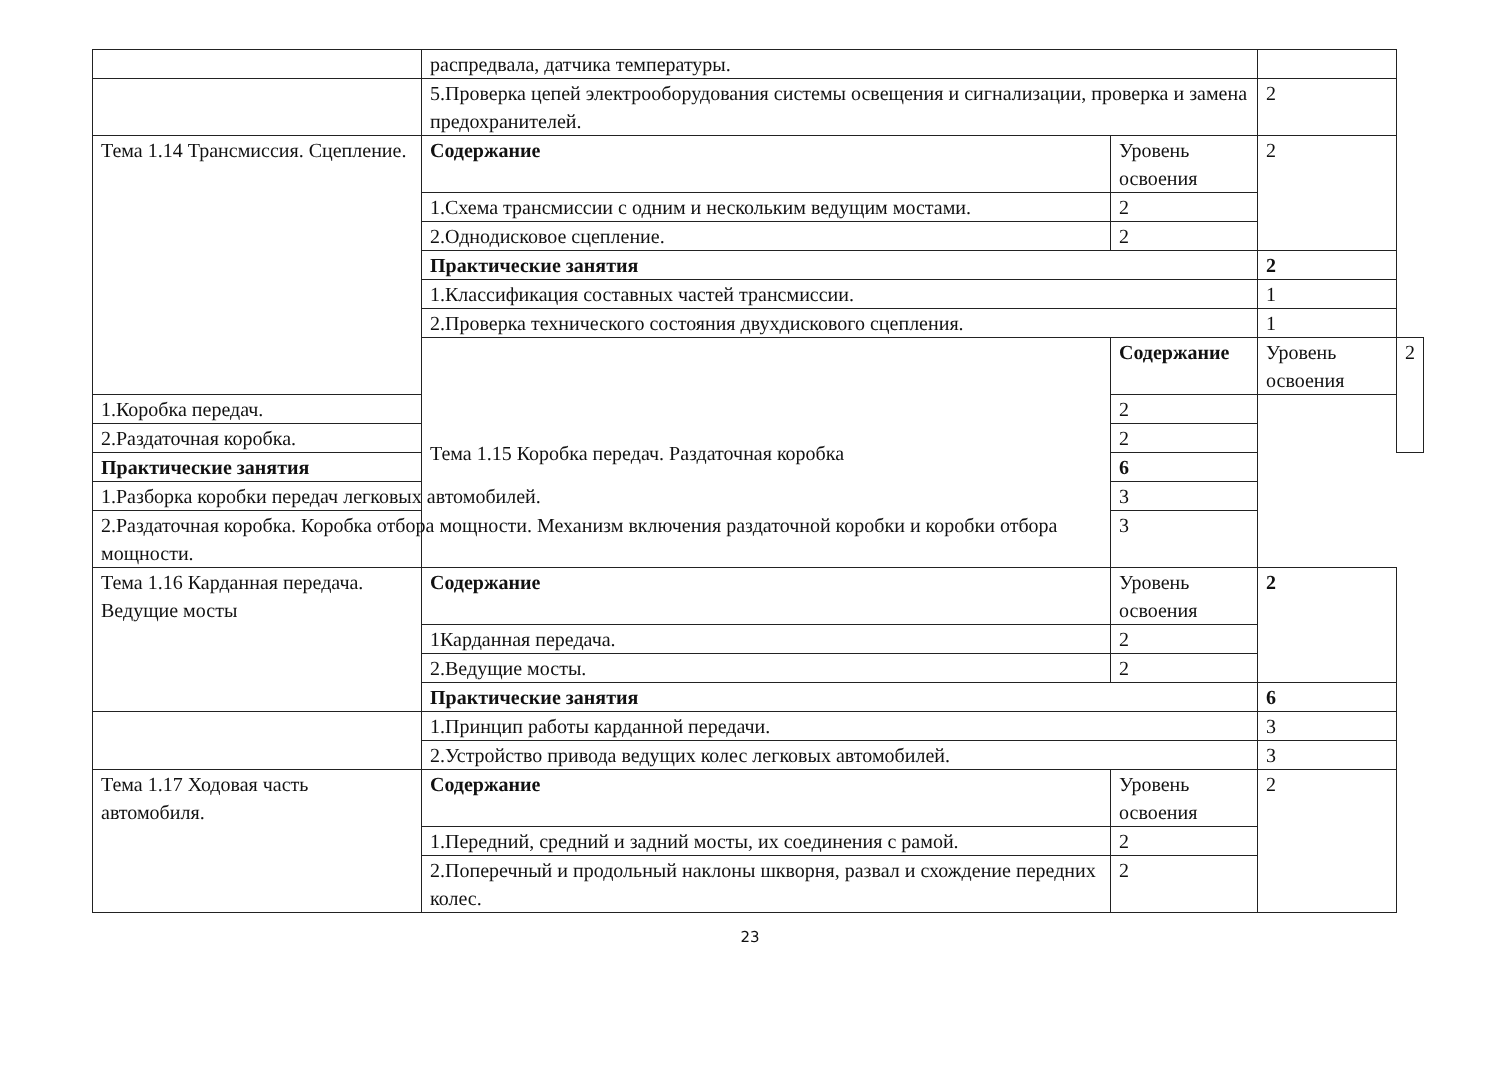| | распредвала, датчика температуры. | | | |
| | 5.Проверка цепей электрооборудования системы освещения и сигнализации, проверка и замена предохранителей. | | 2 | |
| Тема 1.14 Трансмиссия. Сцепление. | Содержание | Уровень освоения | 2 | |
| | 1.Схема трансмиссии с одним и нескольким ведущим мостами. | 2 | | |
| | 2.Однодисковое сцепление. | 2 | | |
| | Практические занятия | | 2 | |
| | 1.Классификация составных частей трансмиссии. | | 1 | |
| | 2.Проверка технического состояния двухдискового сцепления. | | 1 | |
| | Тема 1.15 Коробка передач. Раздаточная коробка | Содержание | Уровень освоения | 2 |
| 1.Коробка передач. | | 2 | | |
| 2.Раздаточная коробка. | | 2 | | |
| Практические занятия | | 6 | | |
| 1.Разборка коробки передач легковых автомобилей. | | 3 | | |
| 2.Раздаточная коробка. Коробка отбора мощности. Механизм включения раздаточной коробки и коробки отбора мощности. | | 3 | | |
| Тема 1.16 Карданная передача. Ведущие мосты | Содержание | Уровень освоения | 2 | |
| | 1Карданная передача. | 2 | | |
| | 2.Ведущие мосты. | 2 | | |
| | Практические занятия | | 6 | |
| | 1.Принцип работы карданной передачи. | | 3 | |
| | 2.Устройство привода ведущих колес легковых автомобилей. | | 3 | |
| Тема 1.17 Ходовая часть автомобиля. | Содержание | Уровень освоения | 2 | |
| | 1.Передний, средний и задний мосты, их соединения с рамой. | 2 | | |
| | 2.Поперечный и продольный наклоны шкворня, развал и схождение передних колес. | 2 | | |
23